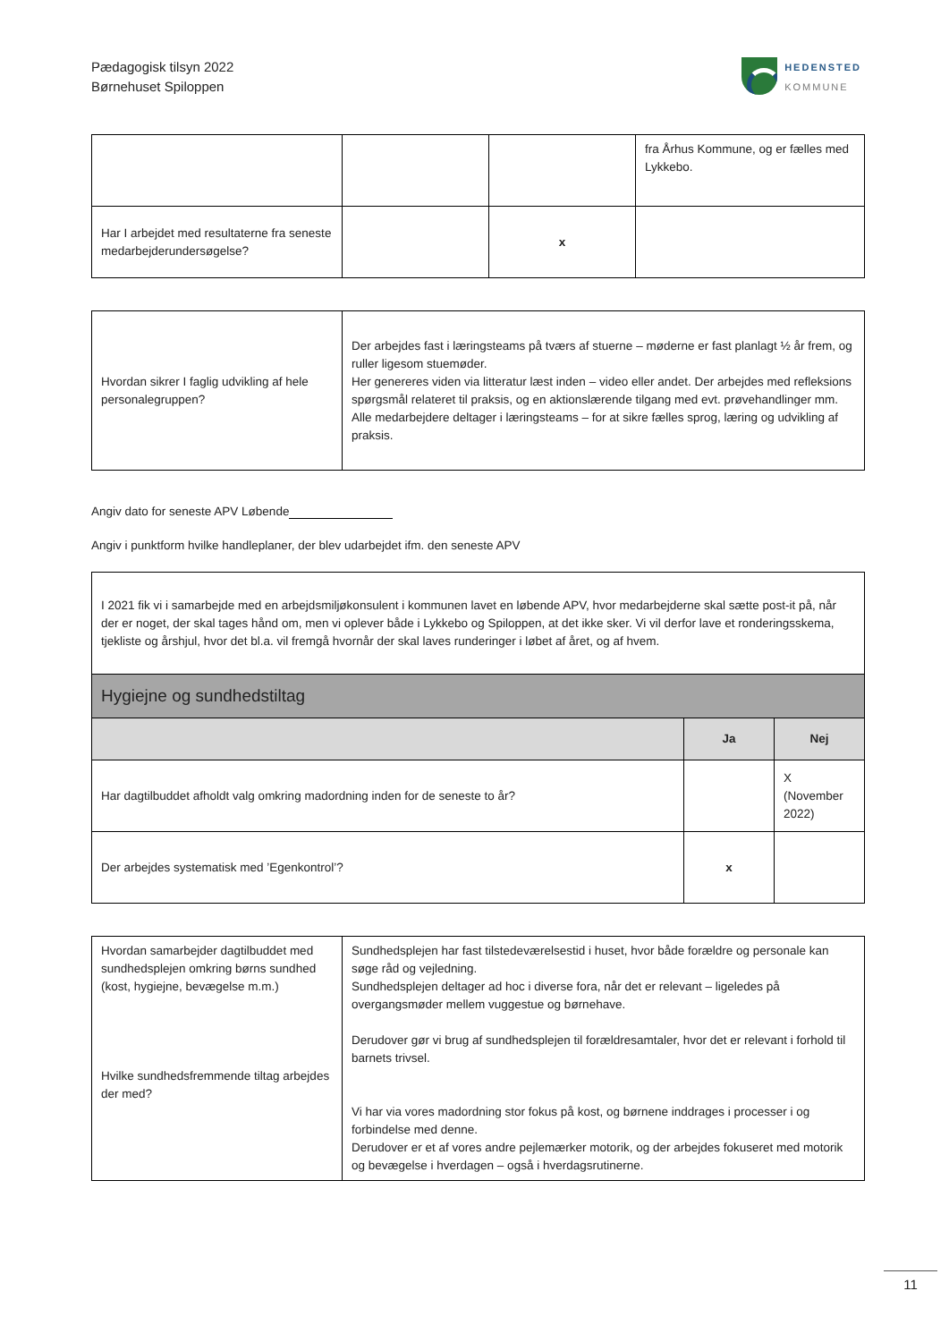Pædagogisk tilsyn 2022
Børnehuset Spiloppen
HEDENSTED
KOMMUNE
| | | | fra Århus Kommune, og er fælles med Lykkebo. |
| Har I arbejdet med resultaterne fra seneste medarbejderundersøgelse? | | x | |
| Hvordan sikrer I faglig udvikling af hele personalegruppen? | Der arbejdes fast i læringsteams på tværs af stuerne – møderne er fast planlagt ½ år frem, og ruller ligesom stuemøder. Her genereres viden via litteratur læst inden – video eller andet. Der arbejdes med refleksions spørgsmål relateret til praksis, og en aktionslærende tilgang med evt. prøvehandlinger mm. Alle medarbejdere deltager i læringsteams – for at sikre fælles sprog, læring og udvikling af praksis. |
Angiv dato for seneste APV Løbende
Angiv i punktform hvilke handleplaner, der blev udarbejdet ifm. den seneste APV
| I 2021 fik vi i samarbejde med en arbejdsmiljøkonsulent i kommunen lavet en løbende APV, hvor medarbejderne skal sætte post-it på, når der er noget, der skal tages hånd om, men vi oplever både i Lykkebo og Spiloppen, at det ikke sker. Vi vil derfor lave et ronderingsskema, tjekliste og årshjul, hvor det bl.a. vil fremgå hvornår der skal laves runderinger i løbet af året, og af hvem. | | |
| Hygiejne og sundhedstiltag | | |
| | Ja | Nej |
| Har dagtilbuddet afholdt valg omkring madordning inden for de seneste to år? | | X (November 2022) |
| Der arbejdes systematisk med ’Egenkontrol’? | x | |
| Hvordan samarbejder dagtilbuddet med sundhedsplejen omkring børns sundhed (kost, hygiejne, bevægelse m.m.) Hvilke sundhedsfremmende tiltag arbejdes der med? | Sundhedsplejen har fast tilstedeværelsestid i huset, hvor både forældre og personale kan søge råd og vejledning. Sundhedsplejen deltager ad hoc i diverse fora, når det er relevant – ligeledes på overgangsmøder mellem vuggestue og børnehave. Derudover gør vi brug af sundhedsplejen til forældresamtaler, hvor det er relevant i forhold til barnets trivsel. Vi har via vores madordning stor fokus på kost, og børnene inddrages i processer i og forbindelse med denne. Derudover er et af vores andre pejlemærker motorik, og der arbejdes fokuseret med motorik og bevægelse i hverdagen – også i hverdagsrutinerne. |
11